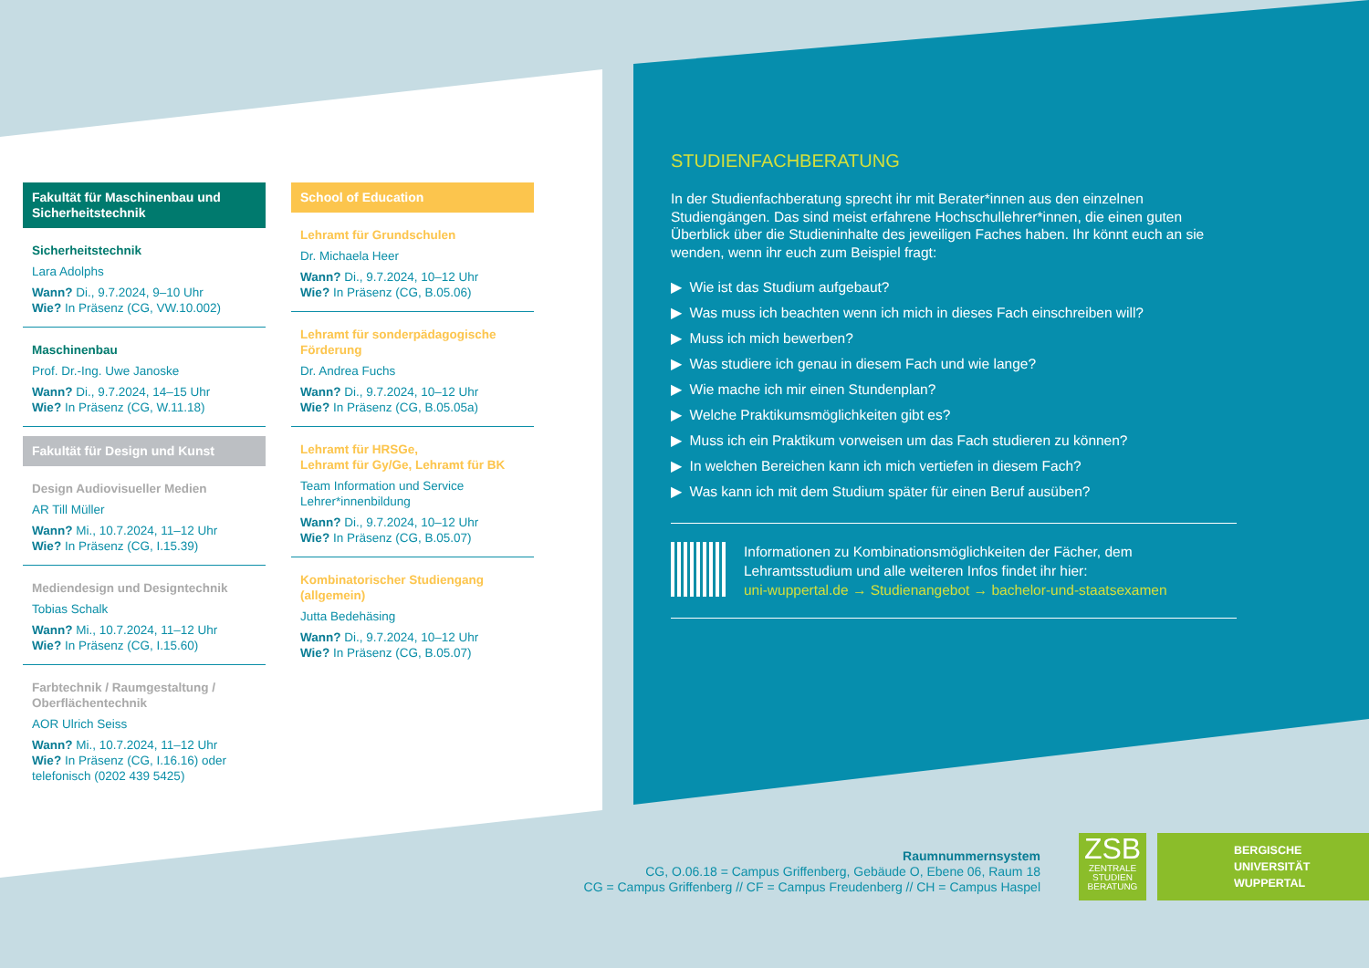Fakultät für Maschinenbau und Sicherheitstechnik
Sicherheitstechnik
Lara Adolphs
Wann? Di., 9.7.2024, 9–10 Uhr
Wie? In Präsenz (CG, VW.10.002)
Maschinenbau
Prof. Dr.-Ing. Uwe Janoske
Wann? Di., 9.7.2024, 14–15 Uhr
Wie? In Präsenz (CG, W.11.18)
Fakultät für Design und Kunst
Design Audiovisueller Medien
AR Till Müller
Wann? Mi., 10.7.2024, 11–12 Uhr
Wie? In Präsenz (CG, I.15.39)
Mediendesign und Designtechnik
Tobias Schalk
Wann? Mi., 10.7.2024, 11–12 Uhr
Wie? In Präsenz (CG, I.15.60)
Farbtechnik / Raumgestaltung / Oberflächentechnik
AOR Ulrich Seiss
Wann? Mi., 10.7.2024, 11–12 Uhr
Wie? In Präsenz (CG, I.16.16) oder telefonisch (0202 439 5425)
School of Education
Lehramt für Grundschulen
Dr. Michaela Heer
Wann? Di., 9.7.2024, 10–12 Uhr
Wie? In Präsenz (CG, B.05.06)
Lehramt für sonderpädagogische Förderung
Dr. Andrea Fuchs
Wann? Di., 9.7.2024, 10–12 Uhr
Wie? In Präsenz (CG, B.05.05a)
Lehramt für HRSGe,
Lehramt für Gy/Ge, Lehramt für BK
Team Information und Service Lehrer*innenbildung
Wann? Di., 9.7.2024, 10–12 Uhr
Wie? In Präsenz (CG, B.05.07)
Kombinatorischer Studiengang (allgemein)
Jutta Bedehäsing
Wann? Di., 9.7.2024, 10–12 Uhr
Wie? In Präsenz (CG, B.05.07)
STUDIENFACHBERATUNG
In der Studienfachberatung sprecht ihr mit Berater*innen aus den einzelnen Studiengängen. Das sind meist erfahrene Hochschullehrer*innen, die einen guten Überblick über die Studieninhalte des jeweiligen Faches haben. Ihr könnt euch an sie wenden, wenn ihr euch zum Beispiel fragt:
▶ Wie ist das Studium aufgebaut?
▶ Was muss ich beachten wenn ich mich in dieses Fach einschreiben will?
▶ Muss ich mich bewerben?
▶ Was studiere ich genau in diesem Fach und wie lange?
▶ Wie mache ich mir einen Stundenplan?
▶ Welche Praktikumsmöglichkeiten gibt es?
▶ Muss ich ein Praktikum vorweisen um das Fach studieren zu können?
▶ In welchen Bereichen kann ich mich vertiefen in diesem Fach?
▶ Was kann ich mit dem Studium später für einen Beruf ausüben?
Informationen zu Kombinationsmöglichkeiten der Fächer, dem Lehramtsstudium und alle weiteren Infos findet ihr hier:
uni-wuppertal.de → Studienangebot → bachelor-und-staatsexamen
Raumnummernsystem
CG, O.06.18 = Campus Griffenberg, Gebäude O, Ebene 06, Raum 18
CG = Campus Griffenberg // CF = Campus Freudenberg // CH = Campus Haspel
ZSB
ZENTRALE
STUDIEN
BERATUNG
BERGISCHE
UNIVERSITÄT
WUPPERTAL